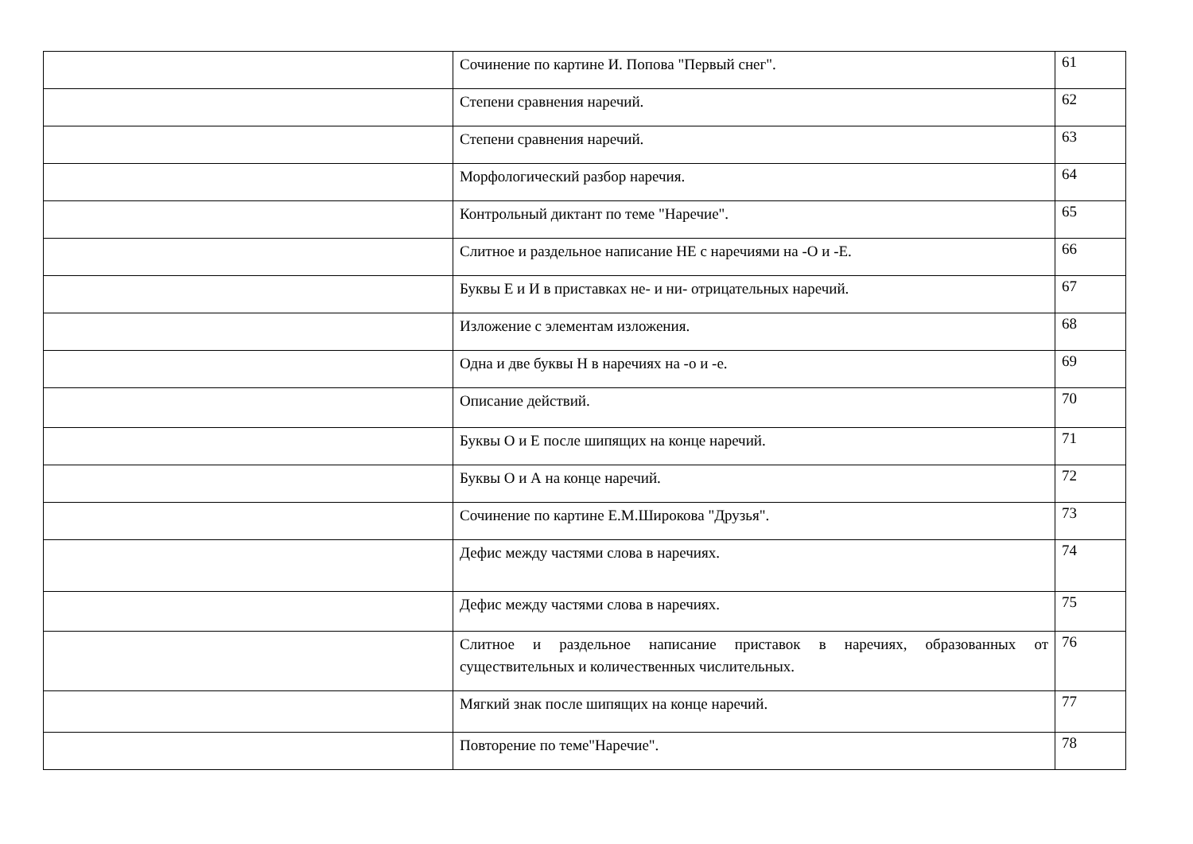| | Сочинение по картине И. Попова "Первый снег". | 61 |
| | Степени сравнения наречий. | 62 |
| | Степени сравнения наречий. | 63 |
| | Морфологический разбор наречия. | 64 |
| | Контрольный диктант по теме "Наречие". | 65 |
| | Слитное и раздельное написание НЕ с наречиями на -О и -Е. | 66 |
| | Буквы Е и И в приставках не- и ни- отрицательных наречий. | 67 |
| | Изложение с элементам изложения. | 68 |
| | Одна и две буквы Н в наречиях на -о и -е. | 69 |
| | Описание действий. | 70 |
| | Буквы О и Е после шипящих на конце наречий. | 71 |
| | Буквы О и А на конце наречий. | 72 |
| | Сочинение по картине Е.М.Широкова "Друзья". | 73 |
| | Дефис между частями слова в наречиях. | 74 |
| | Дефис между частями слова в наречиях. | 75 |
| | Слитное и раздельное написание приставок в наречиях, образованных от существительных и количественных числительных. | 76 |
| | Мягкий знак после шипящих на конце наречий. | 77 |
| | Повторение по теме"Наречие". | 78 |